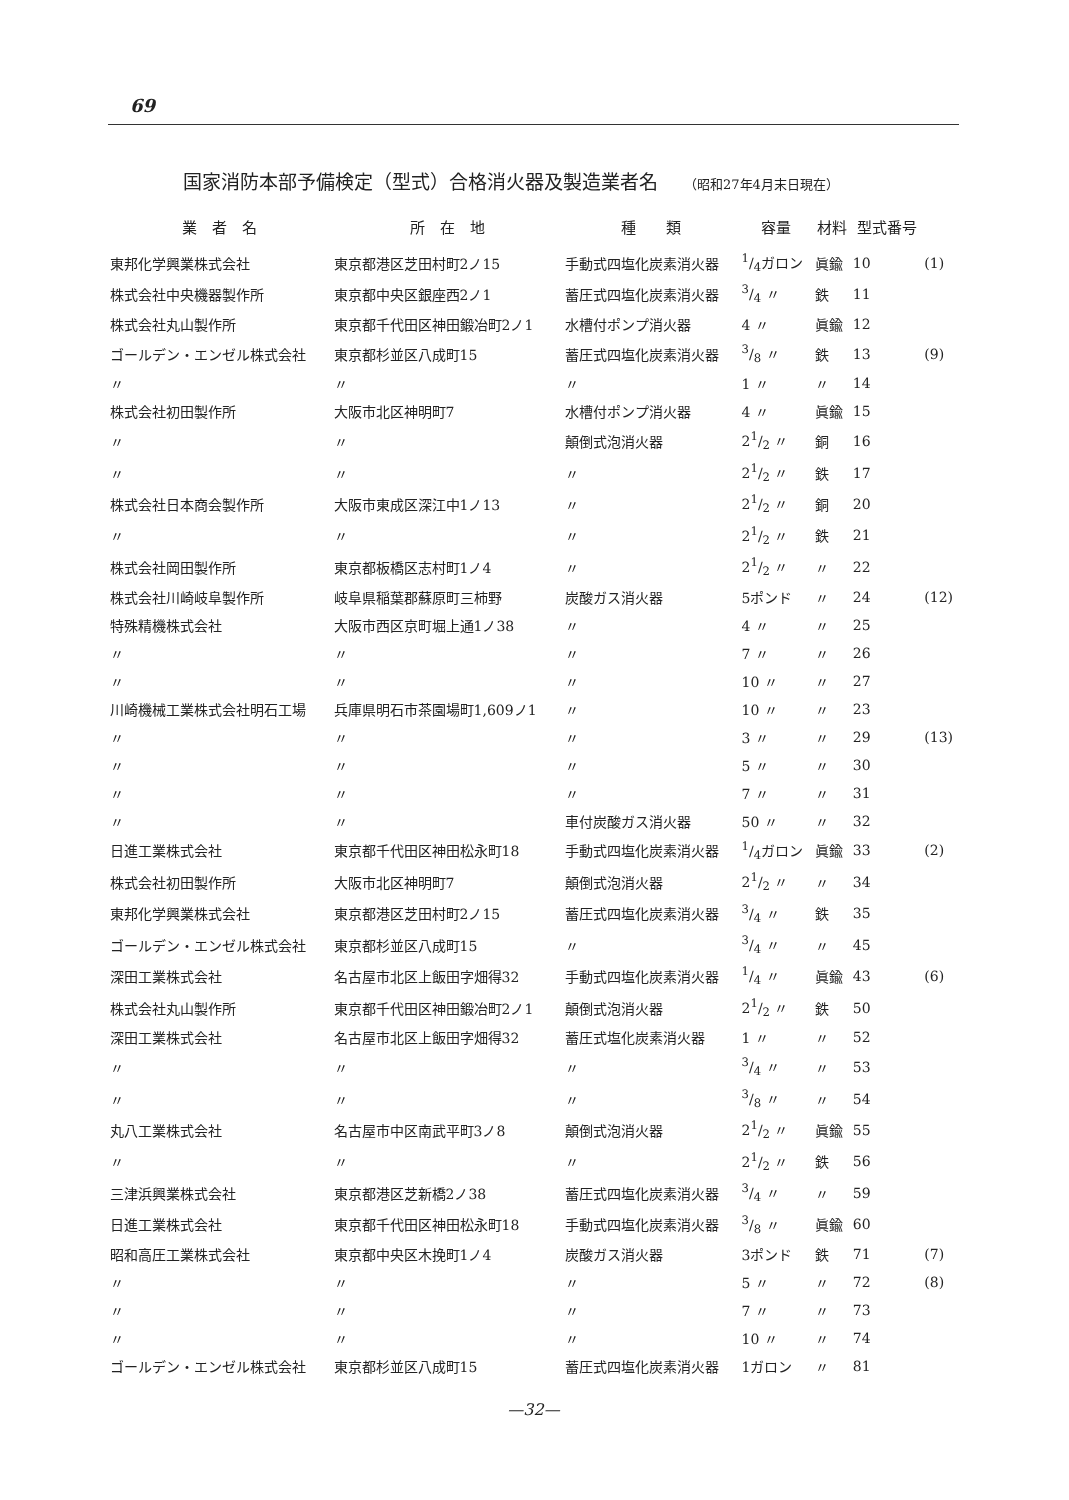69
国家消防本部予備検定（型式）合格消火器及製造業者名 （昭和27年4月末日現在）
| 業 者 名 | 所 在 地 | 種 類 | 容量 | 材料 | 型式番号 | |
| --- | --- | --- | --- | --- | --- | --- |
| 東邦化学興業株式会社 | 東京都港区芝田村町2ノ15 | 手動式四塩化炭素消火器 | 1/4ガロン | 眞鍮 | 10 | (1) |
| 株式会社中央機器製作所 | 東京都中央区銀座西2ノ1 | 蓄圧式四塩化炭素消火器 | 3/4 〃 | 鉄 | 11 | |
| 株式会社丸山製作所 | 東京都千代田区神田鍛冶町2ノ1 | 水槽付ポンプ消火器 | 4 〃 | 眞鍮 | 12 | |
| ゴールデン・エンゼル株式会社 | 東京都杉並区八成町15 | 蓄圧式四塩化炭素消火器 | 3/8 〃 | 鉄 | 13 | (9) |
| 〃 | 〃 | 〃 | 1 〃 | 〃 | 14 | |
| 株式会社初田製作所 | 大阪市北区神明町7 | 水槽付ポンプ消火器 | 4 〃 | 眞鍮 | 15 | |
| 〃 | 〃 | 顛倒式泡消火器 | 21/2 〃 | 銅 | 16 | |
| 〃 | 〃 | 〃 | 21/2 〃 | 鉄 | 17 | |
| 株式会社日本商会製作所 | 大阪市東成区深江中1ノ13 | 〃 | 21/2 〃 | 銅 | 20 | |
| 〃 | 〃 | 〃 | 21/2 〃 | 鉄 | 21 | |
| 株式会社岡田製作所 | 東京都板橋区志村町1ノ4 | 〃 | 21/2 〃 | 〃 | 22 | |
| 株式会社川崎岐阜製作所 | 岐阜県稲葉郡蘇原町三柿野 | 炭酸ガス消火器 | 5ポンド | 〃 | 24 | (12) |
| 特殊精機株式会社 | 大阪市西区京町堀上通1ノ38 | 〃 | 4 〃 | 〃 | 25 | |
| 〃 | 〃 | 〃 | 7 〃 | 〃 | 26 | |
| 〃 | 〃 | 〃 | 10 〃 | 〃 | 27 | |
| 川崎機械工業株式会社明石工場 | 兵庫県明石市茶園場町1,609ノ1 | 〃 | 10 〃 | 〃 | 23 | |
| 〃 | 〃 | 〃 | 3 〃 | 〃 | 29 | (13) |
| 〃 | 〃 | 〃 | 5 〃 | 〃 | 30 | |
| 〃 | 〃 | 〃 | 7 〃 | 〃 | 31 | |
| 〃 | 〃 | 車付炭酸ガス消火器 | 50 〃 | 〃 | 32 | |
| 日進工業株式会社 | 東京都千代田区神田松永町18 | 手動式四塩化炭素消火器 | 1/4ガロン | 眞鍮 | 33 | (2) |
| 株式会社初田製作所 | 大阪市北区神明町7 | 顛倒式泡消火器 | 21/2 〃 | 〃 | 34 | |
| 東邦化学興業株式会社 | 東京都港区芝田村町2ノ15 | 蓄圧式四塩化炭素消火器 | 3/4 〃 | 鉄 | 35 | |
| ゴールデン・エンゼル株式会社 | 東京都杉並区八成町15 | 〃 | 3/4 〃 | 〃 | 45 | |
| 深田工業株式会社 | 名古屋市北区上飯田字畑得32 | 手動式四塩化炭素消火器 | 1/4 〃 | 眞鍮 | 43 | (6) |
| 株式会社丸山製作所 | 東京都千代田区神田鍛冶町2ノ1 | 顛倒式泡消火器 | 21/2 〃 | 鉄 | 50 | |
| 深田工業株式会社 | 名古屋市北区上飯田字畑得32 | 蓄圧式塩化炭素消火器 | 1 〃 | 〃 | 52 | |
| 〃 | 〃 | 〃 | 3/4 〃 | 〃 | 53 | |
| 〃 | 〃 | 〃 | 3/8 〃 | 〃 | 54 | |
| 丸八工業株式会社 | 名古屋市中区南武平町3ノ8 | 顛倒式泡消火器 | 21/2 〃 | 眞鍮 | 55 | |
| 〃 | 〃 | 〃 | 21/2 〃 | 鉄 | 56 | |
| 三津浜興業株式会社 | 東京都港区芝新橋2ノ38 | 蓄圧式四塩化炭素消火器 | 3/4 〃 | 〃 | 59 | |
| 日進工業株式会社 | 東京都千代田区神田松永町18 | 手動式四塩化炭素消火器 | 3/8 〃 | 眞鍮 | 60 | |
| 昭和高圧工業株式会社 | 東京都中央区木挽町1ノ4 | 炭酸ガス消火器 | 3ポンド | 鉄 | 71 | (7) |
| 〃 | 〃 | 〃 | 5 〃 | 〃 | 72 | (8) |
| 〃 | 〃 | 〃 | 7 〃 | 〃 | 73 | |
| 〃 | 〃 | 〃 | 10 〃 | 〃 | 74 | |
| ゴールデン・エンゼル株式会社 | 東京都杉並区八成町15 | 蓄圧式四塩化炭素消火器 | 1ガロン | 〃 | 81 | |
—32—